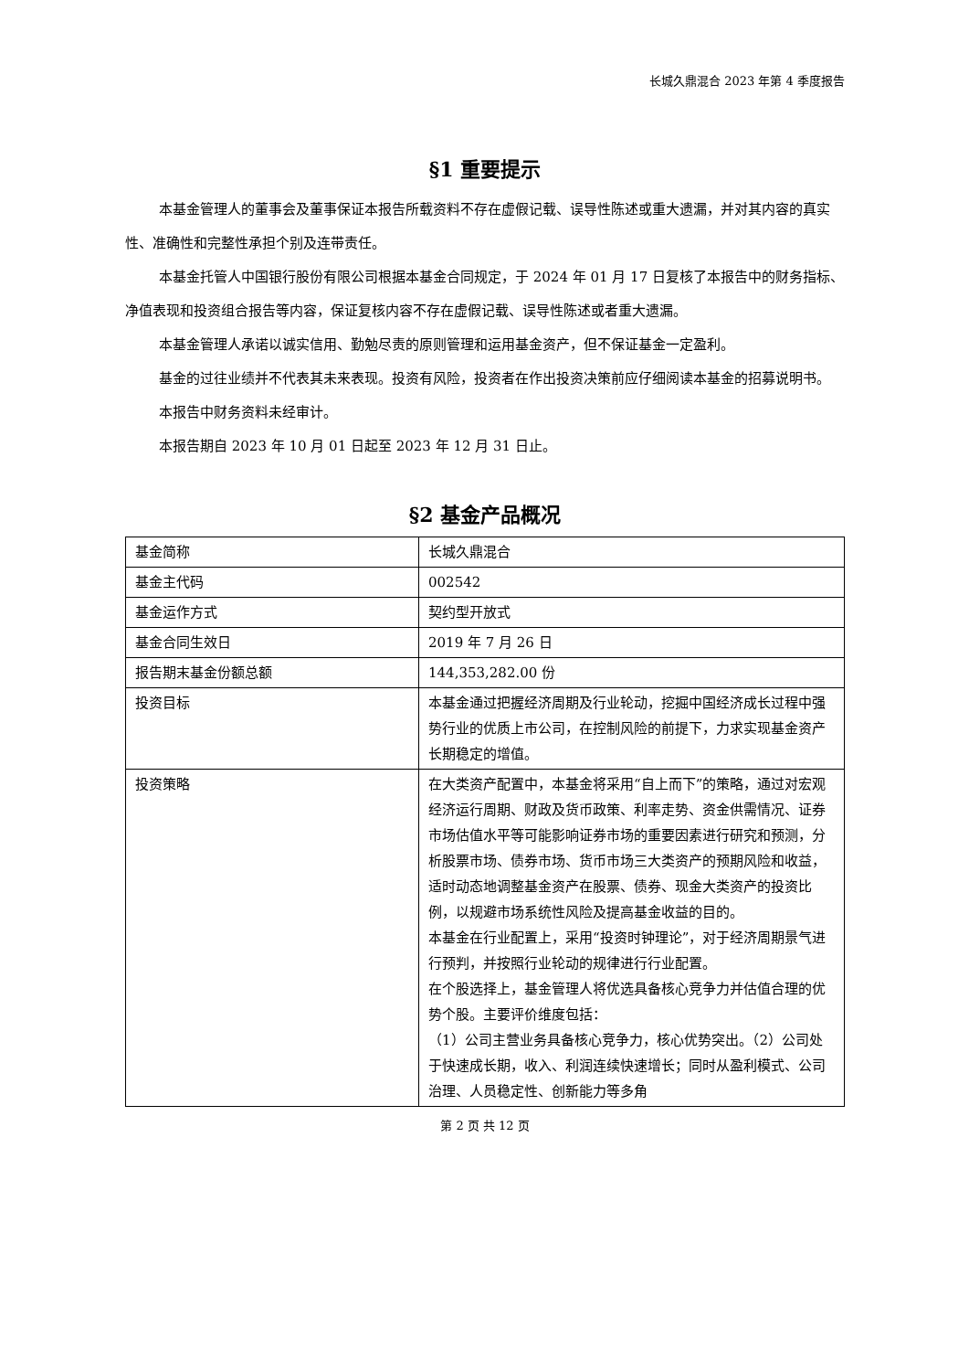长城久鼎混合 2023 年第 4 季度报告
§1 重要提示
本基金管理人的董事会及董事保证本报告所载资料不存在虚假记载、误导性陈述或重大遗漏，并对其内容的真实性、准确性和完整性承担个别及连带责任。
本基金托管人中国银行股份有限公司根据本基金合同规定，于 2024 年 01 月 17 日复核了本报告中的财务指标、净值表现和投资组合报告等内容，保证复核内容不存在虚假记载、误导性陈述或者重大遗漏。
本基金管理人承诺以诚实信用、勤勉尽责的原则管理和运用基金资产，但不保证基金一定盈利。
基金的过往业绩并不代表其未来表现。投资有风险，投资者在作出投资决策前应仔细阅读本基金的招募说明书。
本报告中财务资料未经审计。
本报告期自 2023 年 10 月 01 日起至 2023 年 12 月 31 日止。
§2 基金产品概况
| 基金简称 | 长城久鼎混合 |
| 基金主代码 | 002542 |
| 基金运作方式 | 契约型开放式 |
| 基金合同生效日 | 2019 年 7 月 26 日 |
| 报告期末基金份额总额 | 144,353,282.00 份 |
| 投资目标 | 本基金通过把握经济周期及行业轮动，挖掘中国经济成长过程中强势行业的优质上市公司，在控制风险的前提下，力求实现基金资产长期稳定的增值。 |
| 投资策略 | 在大类资产配置中，本基金将采用“自上而下”的策略，通过对宏观经济运行周期、财政及货币政策、利率走势、资金供需情况、证券市场估值水平等可能影响证券市场的重要因素进行研究和预测，分析股票市场、债券市场、货币市场三大类资产的预期风险和收益，适时动态地调整基金资产在股票、债券、现金大类资产的投资比例，以规避市场系统性风险及提高基金收益的目的。 本基金在行业配置上，采用“投资时钟理论”，对于经济周期景气进行预判，并按照行业轮动的规律进行行业配置。 在个股选择上，基金管理人将优选具备核心竞争力并估值合理的优势个股。主要评价维度包括： （1）公司主营业务具备核心竞争力，核心优势突出。（2）公司处于快速成长期，收入、利润连续快速增长；同时从盈利模式、公司治理、人员稳定性、创新能力等多角 |
第 2 页 共 12 页